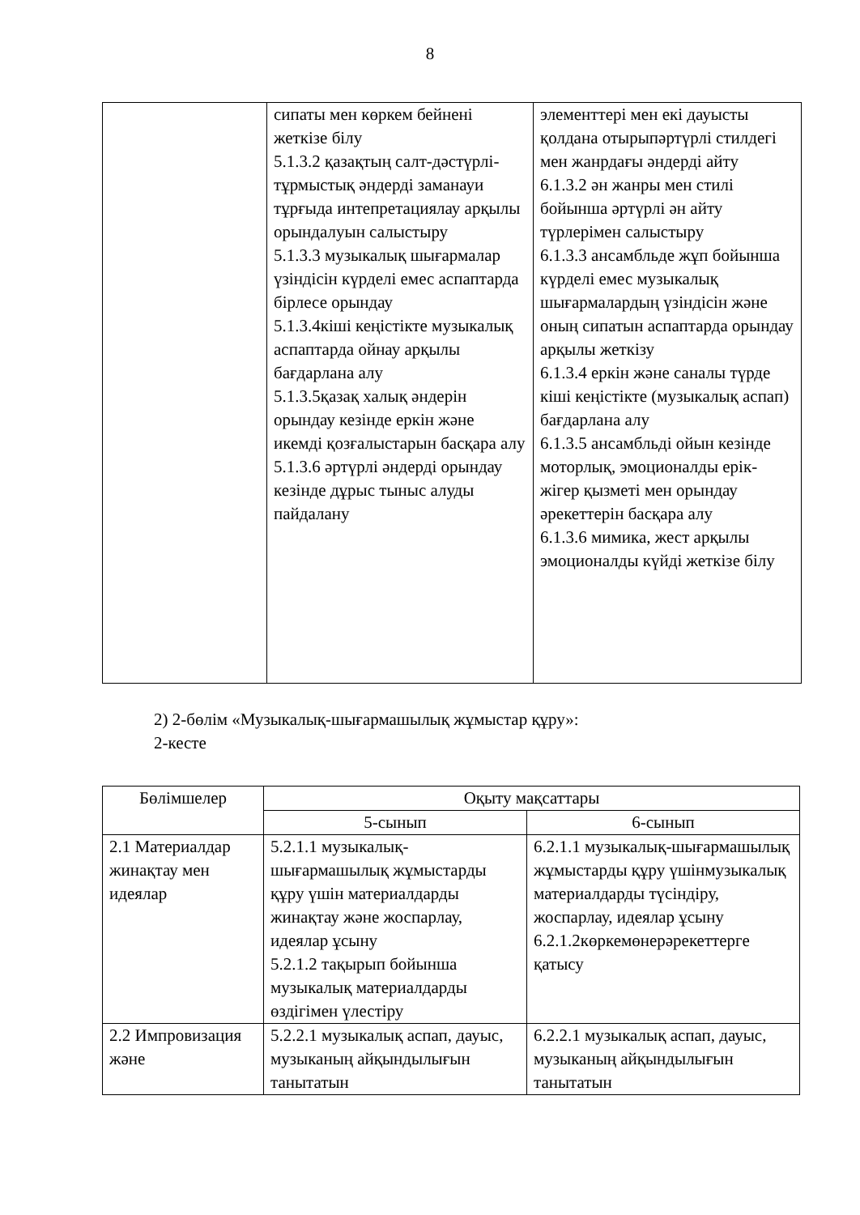8
| | сипаты мен көркем бейнені жеткізе білу 5.1.3.2 қазақтың салт-дәстүрлі-тұрмыстық әндерді заманауи тұрғыда интепретациялау арқылы орындалуын салыстыру 5.1.3.3 музыкалық шығармалар үзіндісін күрделі емес аспаптарда бірлесе орындау 5.1.3.4кіші кеңістікте музыкалық аспаптарда ойнау арқылы бағдарлана алу 5.1.3.5қазақ халық әндерін орындау кезінде еркін және икемді қозғалыстарын басқара алу 5.1.3.6 әртүрлі әндерді орындау кезінде дұрыс тыныс алуды пайдалану | элементтері мен екі дауысты қолдана отырыпәртүрлі стилдегі мен жанрдағы әндерді айту 6.1.3.2 ән жанры мен стилі бойынша әртүрлі ән айту түрлерімен салыстыру 6.1.3.3 ансамбльде жұп бойынша күрделі емес музыкалық шығармалардың үзіндісін және оның сипатын аспаптарда орындау арқылы жеткізу 6.1.3.4 еркін және саналы түрде кіші кеңістікте (музыкалық аспап) бағдарлана алу 6.1.3.5 ансамбльді ойын кезінде моторлық, эмоционалды ерік-жігер қызметі мен орындау әрекеттерін басқара алу 6.1.3.6 мимика, жест арқылы эмоционалды күйді жеткізе білу |
2) 2-бөлім «Музыкалық-шығармашылық жұмыстар құру»:
2-кесте
| Бөлімшелер | Оқыту мақсаттары | |
| --- | --- | --- |
| | 5-сынып | 6-сынып |
| 2.1 Материалдар жинақтау мен идеялар | 5.2.1.1 музыкалық-шығармашылық жұмыстарды құру үшін материалдарды жинақтау және жоспарлау, идеялар ұсыну 5.2.1.2 тақырып бойынша музыкалық материалдарды өздігімен үлестіру | 6.2.1.1 музыкалық-шығармашылық жұмыстарды құру үшінмузыкалық материалдарды түсіндіру, жоспарлау, идеялар ұсыну 6.2.1.2көркемөнерәрекеттерге қатысу |
| 2.2 Импровизация және | 5.2.2.1 музыкалық аспап, дауыс, музыканың айқындылығын танытатын | 6.2.2.1 музыкалық аспап, дауыс, музыканың айқындылығын танытатын |